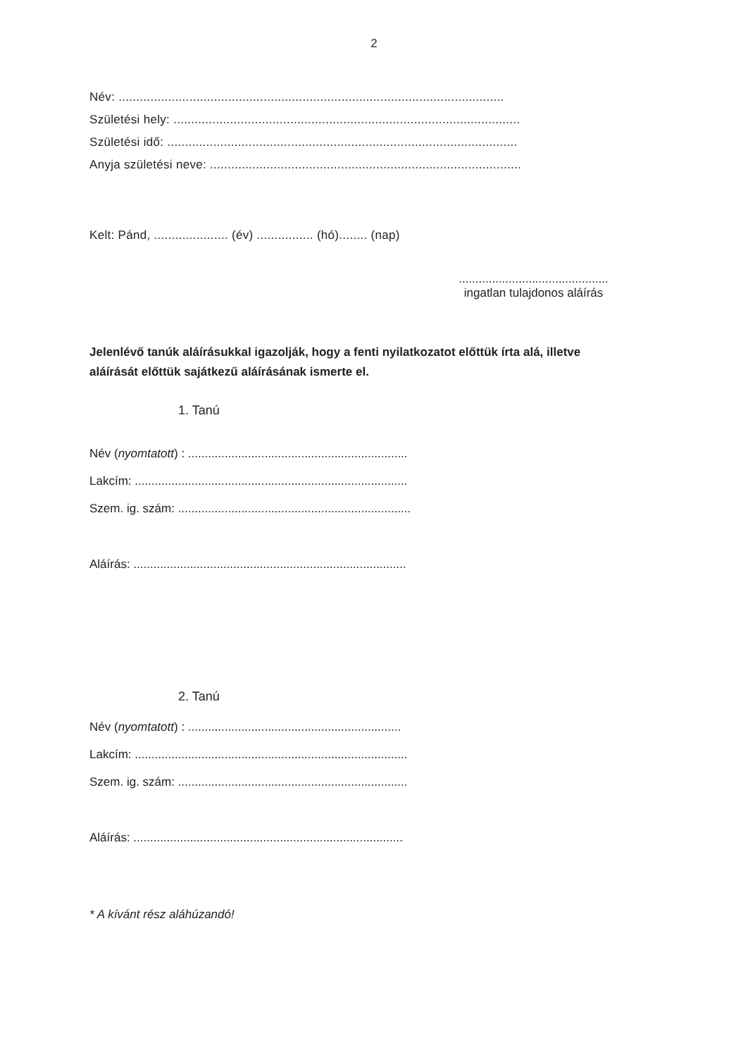2
Név: .............................................................................................................
Születési hely: ..................................................................................................
Születési idő: ...................................................................................................
Anyja születési neve: ........................................................................................
Kelt: Pánd, ..................... (év) ................ (hó)........ (nap)
.............................................
ingatlan tulajdonos aláírás
Jelenlévő tanúk aláírásukkal igazolják, hogy a fenti nyilatkozatot előttük írta alá, illetve aláírását előttük sajátkezű aláírásának ismerte el.
1. Tanú
Név (nyomtatott) : ..................................................................
Lakcím: ..................................................................................
Szem. ig. szám: ......................................................................
Aláírás: ..................................................................................
2. Tanú
Név (nyomtatott) : ................................................................
Lakcím: ..................................................................................
Szem. ig. szám: .....................................................................
Aláírás: .................................................................................
* A kívánt rész aláhúzandó!